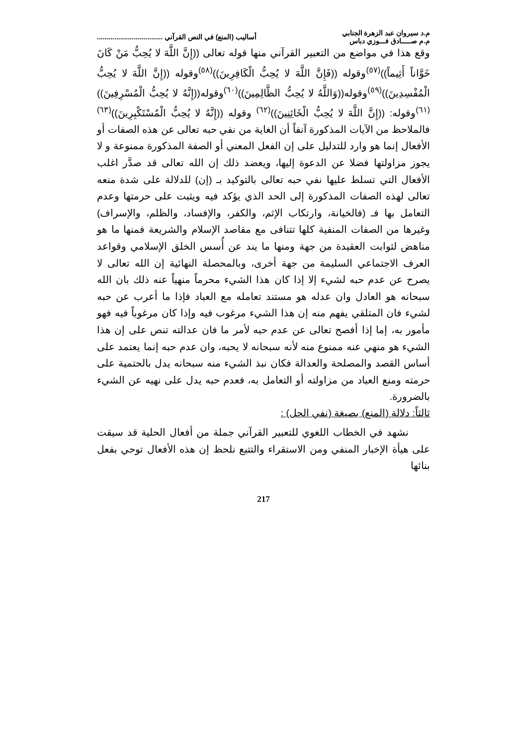م.د سيروان عبد الزهرة الجنابي
م.م صـــــادق فـــوزي دباس
أساليب (المنع) في النص القرآني ..................................
وقع هذا في مواضع من التعبير القرآني منها قوله تعالى ((إِنَّ اللَّهَ لا يُحِبُّ مَنْ كَانَ خَوَّاناً أَثِيماً))<sup>(٥٧)</sup>وقوله ((فَإِنَّ اللَّهَ لا يُحِبُّ الْكَافِرِينَ))<sup>(٥٨)</sup>وقوله ((إِنَّ اللَّهَ لا يُحِبُّ الْمُفْسِدِينَ))<sup>(٥٩)</sup>وقوله((وَاللَّهُ لا يُحِبُّ الظَّالِمِينَ))<sup>(٦٠)</sup>وقوله((إِنَّهُ لا يُحِبُّ الْمُسْرِفِينَ))<sup>(٦١)</sup>وقوله: ((إِنَّ اللَّهَ لا يُحِبُّ الْخَائِنِينَ))<sup>(٦٢)</sup> وقوله ((إِنَّهُ لا يُحِبُّ الْمُسْتَكْبِرِينَ))<sup>(٦٣)</sup> فالملاحظ من الآيات المذكورة آنفاً أن الغاية من نفي حبه تعالى عن هذه الصفات أو الأفعال إنما هو وارد للتدليل على إن الفعل المعني أو الصفة المذكورة ممنوعة و لا يجوز مزاولتها فضلا عن الدعوة إليها، ويعضد ذلك إن الله تعالى قد صدَّر اغلب الأفعال التي تسلط عليها نفي حبه تعالى بالتوكيد بـ (إن) للدلالة على شدة منعه تعالى لهذه الصفات المذكورة إلى الحد الذي يؤكد فيه ويثبت على حرمتها وعدم التعامل بها فـ (فالخيانة، وارتكاب الإثم، والكفر، والإفساد، والظلم، والإسراف) وغيرها من الصفات المنفية كلها تتنافى مع مقاصد الإسلام والشريعة فمنها ما هو مناهض لثوابت العقيدة من جهة ومنها ما يند عن أُسس الخلق الإسلامي وقواعد العرف الاجتماعي السليمة من جهة أخرى، وبالمحصلة النهائية إن الله تعالى لا يصرح عن عدم حبه لشيء إلا إذا كان هذا الشيء محرماً منهياً عنه ذلك بان الله سبحانه هو العادل وان عدله هو مستند تعامله مع العباد فإذا ما أعرب عن حبه لشيء فان المتلقي يفهم منه إن هذا الشيء مرغوب فيه وإذا كان مرغوباً فيه فهو مأمور به، إما إذا أفصح تعالى عن عدم حبه لأمر ما فان عدالته تنص على إن هذا الشيء هو منهي عنه ممنوع منه لأنه سبحانه لا يحبه، وان عدم حبه إنما يعتمد على أساس القصد والمصلحة والعدالة فكان نبذ الشيء منه سبحانه يدل بالحتمية على حرمته ومنع العباد من مزاولته أو التعامل به، فعدم حبه يدل على نهيه عن الشيء بالضرورة.
ثالثاً: دلالة (المنع) بصيغة (نفي الحل) :
نشهد في الخطاب اللغوي للتعبير القرآني جملة من أفعال الحلية قد سيقت على هيأة الإخبار المنفي ومن الاستقراء والتتبع نلحظ إن هذه الأفعال توحي بفعل بنائها
217